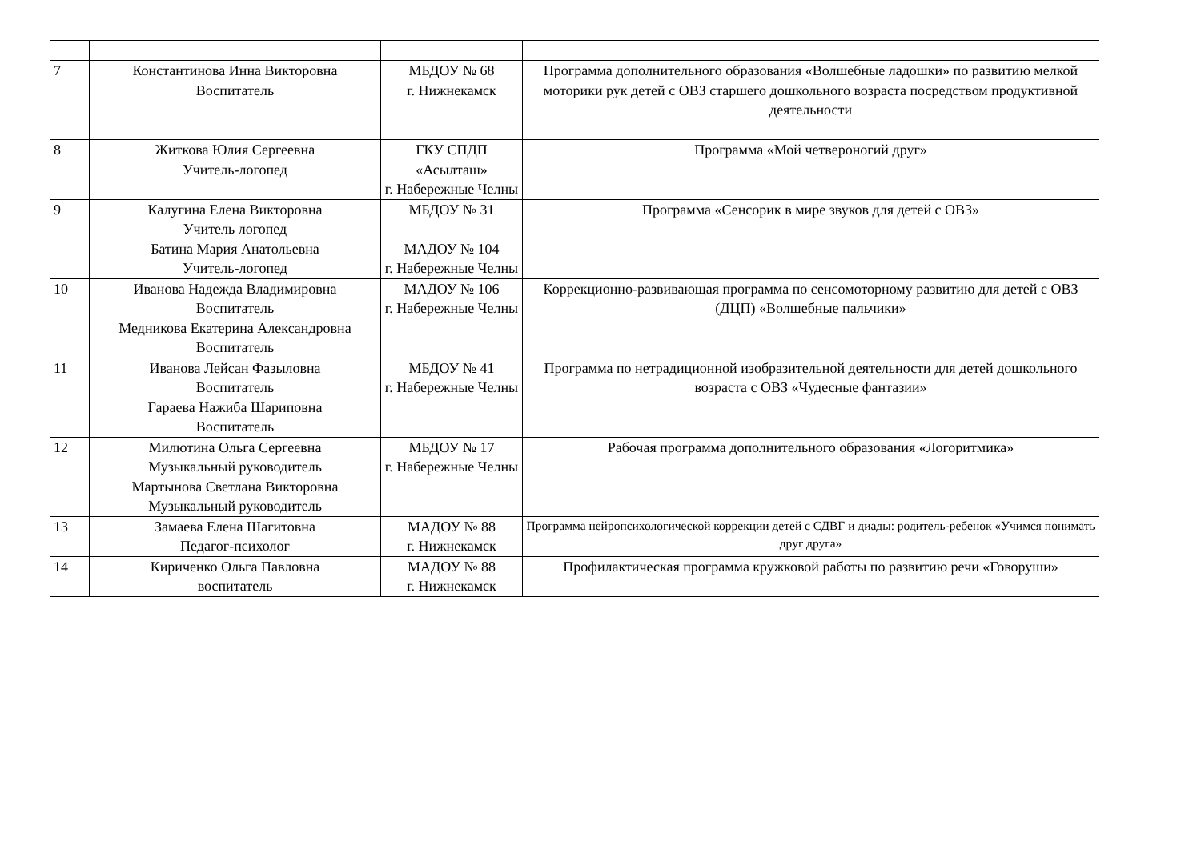| 7 | Константинова Инна Викторовна Воспитатель | МБДОУ № 68 г. Нижнекамск | Программа дополнительного образования «Волшебные ладошки» по развитию мелкой моторики рук детей с ОВЗ старшего дошкольного возраста посредством продуктивной деятельности |
| 8 | Житкова Юлия Сергеевна Учитель-логопед | ГКУ СПДП «Асылташ» г. Набережные Челны | Программа «Мой четвероногий друг» |
| 9 | Калугина Елена Викторовна Учитель логопед Батина Мария Анатольевна Учитель-логопед | МБДОУ № 31 МАДОУ № 104 г. Набережные Челны | Программа «Сенсорик в мире звуков для детей с ОВЗ» |
| 10 | Иванова Надежда Владимировна Воспитатель Медникова Екатерина Александровна Воспитатель | МАДОУ № 106 г. Набережные Челны | Коррекционно-развивающая программа по сенсомоторному развитию для детей с ОВЗ (ДЦП) «Волшебные пальчики» |
| 11 | Иванова Лейсан Фазыловна Воспитатель Гараева Нажиба Шариповна Воспитатель | МБДОУ № 41 г. Набережные Челны | Программа по нетрадиционной изобразительной деятельности для детей дошкольного возраста с ОВЗ «Чудесные фантазии» |
| 12 | Милютина Ольга Сергеевна Музыкальный руководитель Мартынова Светлана Викторовна Музыкальный руководитель | МБДОУ № 17 г. Набережные Челны | Рабочая программа дополнительного образования «Логоритмика» |
| 13 | Замаева Елена Шагитовна Педагог-психолог | МАДОУ № 88 г. Нижнекамск | Программа нейропсихологической коррекции детей с СДВГ и диады: родитель-ребенок «Учимся понимать друг друга» |
| 14 | Кириченко Ольга Павловна воспитатель | МАДОУ № 88 г. Нижнекамск | Профилактическая программа кружковой работы по развитию речи «Говоруши» |